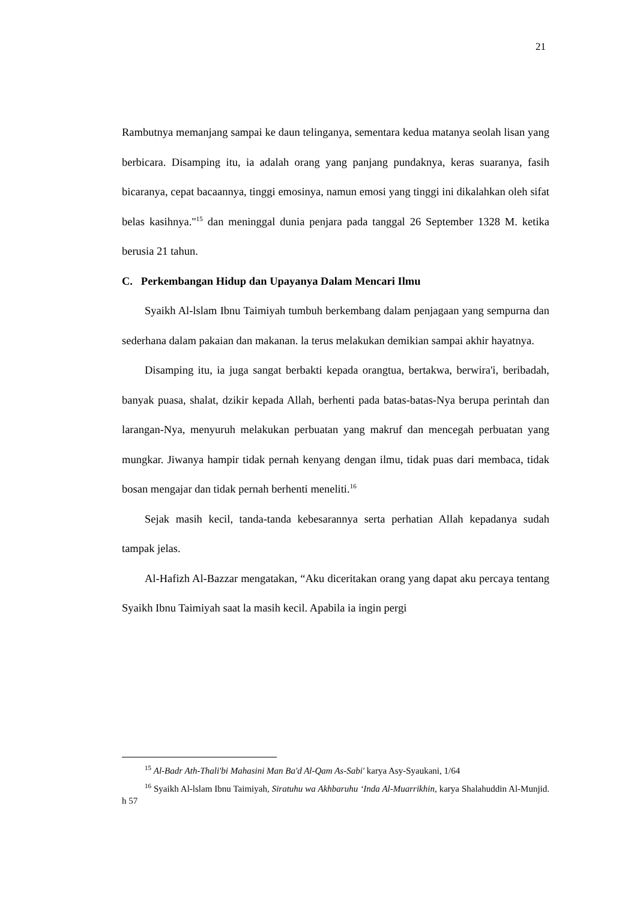21
Rambutnya memanjang sampai ke daun telinganya, sementara kedua matanya seolah lisan yang berbicara. Disamping itu, ia adalah orang yang panjang pundaknya, keras suaranya, fasih bicaranya, cepat bacaannya, tinggi emosinya, namun emosi yang tinggi ini dikalahkan oleh sifat belas kasihnya."<sup>15</sup> dan meninggal dunia penjara pada tanggal 26 September 1328 M. ketika berusia 21 tahun.
C. Perkembangan Hidup dan Upayanya Dalam Mencari Ilmu
Syaikh Al-lslam Ibnu Taimiyah tumbuh berkembang dalam penjagaan yang sempurna dan sederhana dalam pakaian dan makanan. la terus melakukan demikian sampai akhir hayatnya.
Disamping itu, ia juga sangat berbakti kepada orangtua, bertakwa, berwira'i, beribadah, banyak puasa, shalat, dzikir kepada Allah, berhenti pada batas-batas-Nya berupa perintah dan larangan-Nya, menyuruh melakukan perbuatan yang makruf dan mencegah perbuatan yang mungkar. Jiwanya hampir tidak pernah kenyang dengan ilmu, tidak puas dari membaca, tidak bosan mengajar dan tidak pernah berhenti meneliti.<sup>16</sup>
Sejak masih kecil, tanda-tanda kebesarannya serta perhatian Allah kepadanya sudah tampak jelas.
Al-Hafizh Al-Bazzar mengatakan, “Aku diceritakan orang yang dapat aku percaya tentang Syaikh Ibnu Taimiyah saat la masih kecil. Apabila ia ingin pergi
<sup>15</sup> Al-Badr Ath-Thali'bi Mahasini Man Ba'd Al-Qam As-Sabi' karya Asy-Syaukani, 1/64
<sup>16</sup> Syaikh Al-lslam Ibnu Taimiyah, Siratuhu wa Akhbaruhu ‘Inda Al-Muarrikhin, karya Shalahuddin Al-Munjid. h 57